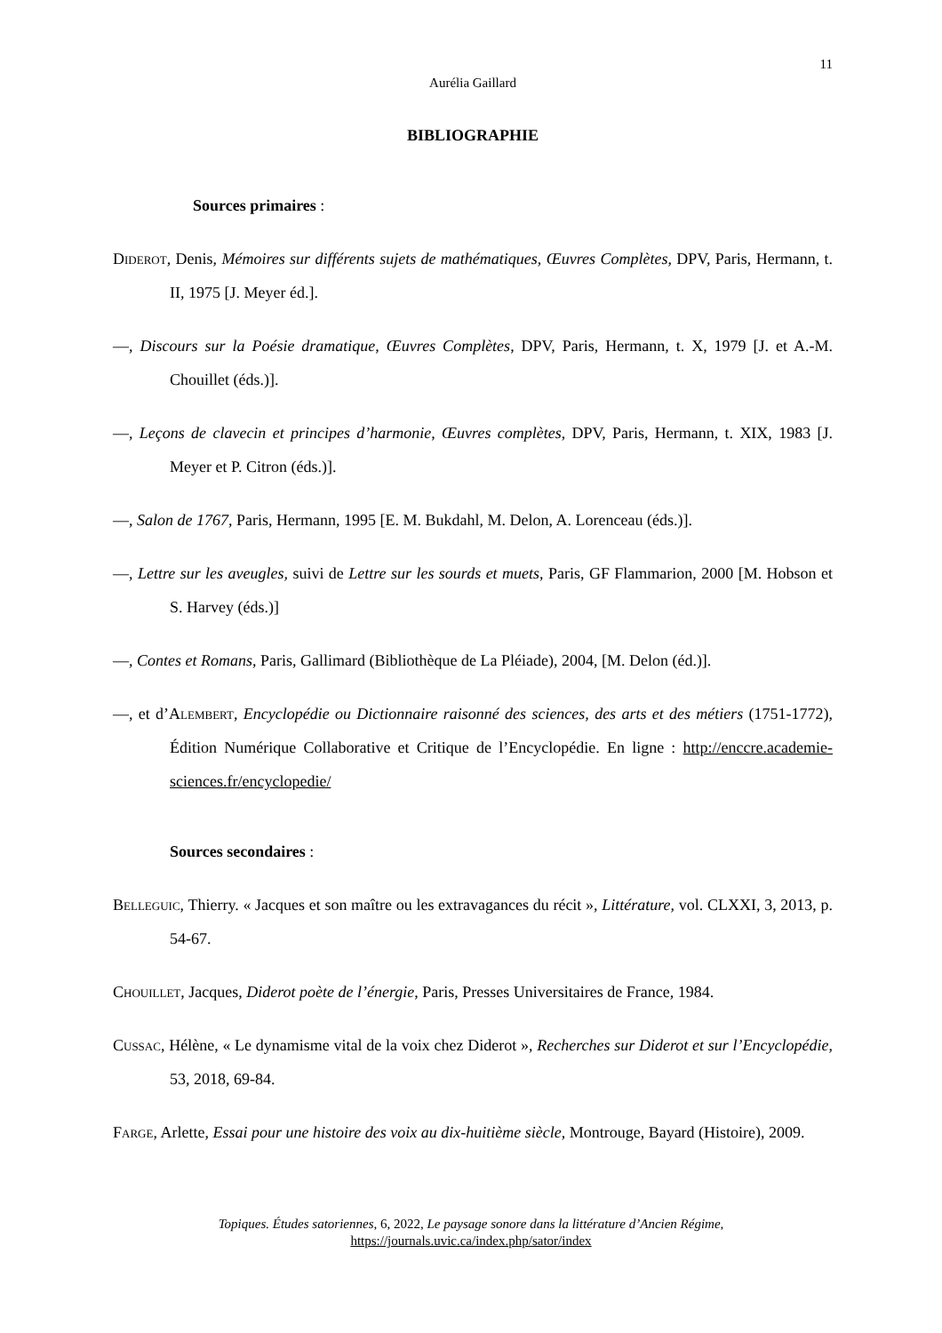11
Aurélia Gaillard
BIBLIOGRAPHIE
Sources primaires :
Diderot, Denis, Mémoires sur différents sujets de mathématiques, Œuvres Complètes, DPV, Paris, Hermann, t. II, 1975 [J. Meyer éd.].
—, Discours sur la Poésie dramatique, Œuvres Complètes, DPV, Paris, Hermann, t. X, 1979 [J. et A.-M. Chouillet (éds.)].
—, Leçons de clavecin et principes d’harmonie, Œuvres complètes, DPV, Paris, Hermann, t. XIX, 1983 [J. Meyer et P. Citron (éds.)].
—, Salon de 1767, Paris, Hermann, 1995 [E. M. Bukdahl, M. Delon, A. Lorenceau (éds.)].
—, Lettre sur les aveugles, suivi de Lettre sur les sourds et muets, Paris, GF Flammarion, 2000 [M. Hobson et S. Harvey (éds.)]
—, Contes et Romans, Paris, Gallimard (Bibliothèque de La Pléiade), 2004, [M. Delon (éd.)].
—, et d’Alembert, Encyclopédie ou Dictionnaire raisonné des sciences, des arts et des métiers (1751-1772), Édition Numérique Collaborative et Critique de l’Encyclopédie. En ligne : http://enccre.academie-sciences.fr/encyclopedie/
Sources secondaires :
Belleguic, Thierry. « Jacques et son maître ou les extravagances du récit », Littérature, vol. CLXXI, 3, 2013, p. 54-67.
Chouillet, Jacques, Diderot poète de l’énergie, Paris, Presses Universitaires de France, 1984.
Cussac, Hélène, « Le dynamisme vital de la voix chez Diderot », Recherches sur Diderot et sur l’Encyclopédie, 53, 2018, 69-84.
Farge, Arlette, Essai pour une histoire des voix au dix-huitième siècle, Montrouge, Bayard (Histoire), 2009.
Topiques. Études satoriennes, 6, 2022, Le paysage sonore dans la littérature d’Ancien Régime,
https://journals.uvic.ca/index.php/sator/index